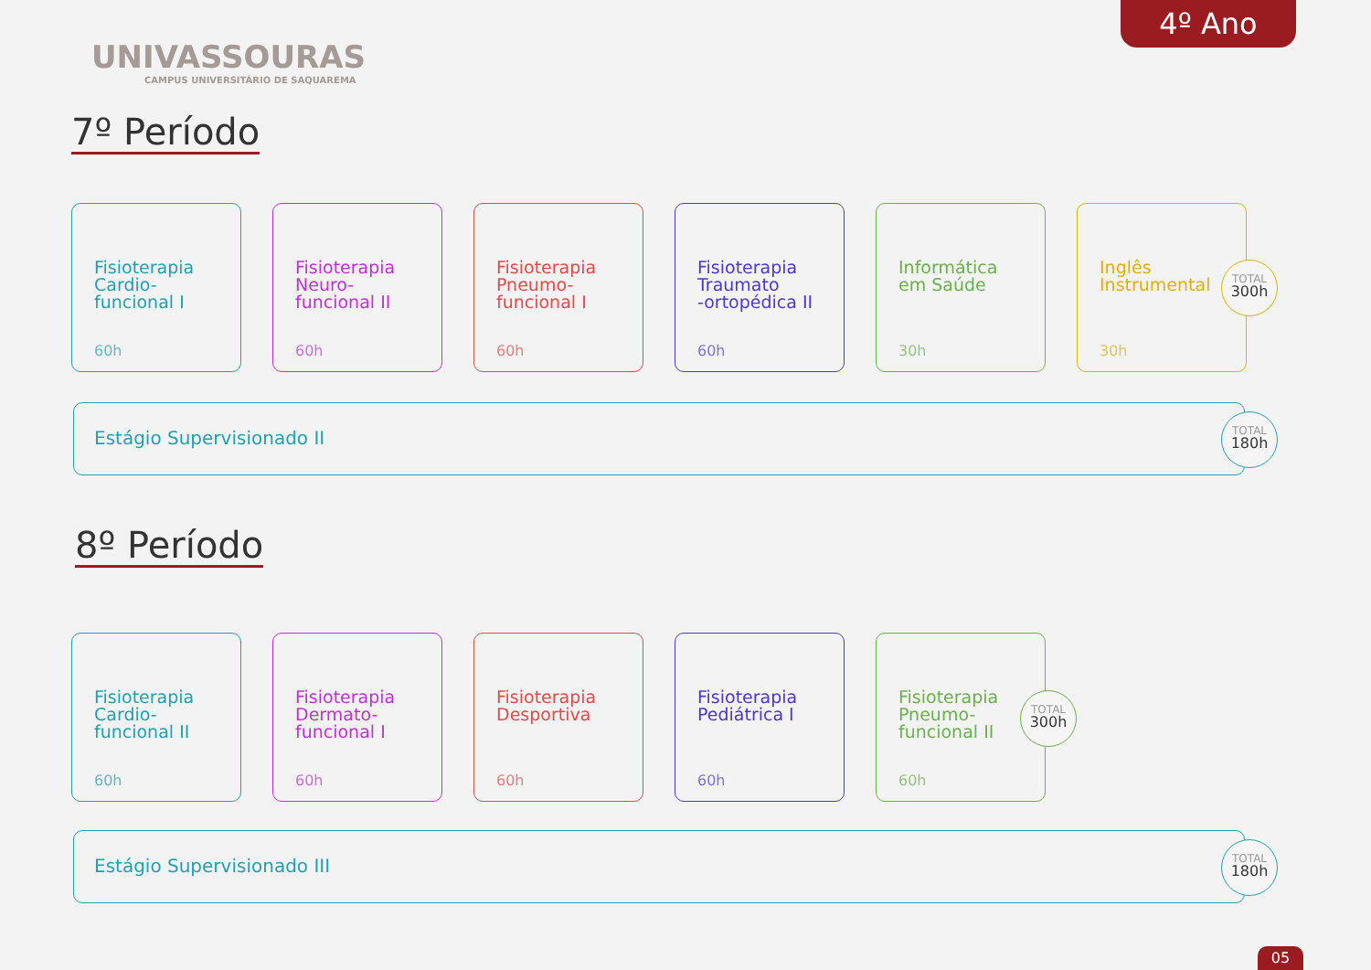UNIVASSOURAS
CAMPUS UNIVERSITÁRIO DE SAQUAREMA
4º Ano
7º Período
Fisioterapia
Cardio-
funcional I
60h
Fisioterapia
Neuro-
funcional II
60h
Fisioterapia
Pneumo-
funcional I
60h
Fisioterapia
Traumato
-ortopédica II
60h
Informática
em Saúde
30h
Inglês
Instrumental
30h
TOTAL
300h
Estágio Supervisionado II
TOTAL
180h
8º Período
Fisioterapia
Cardio-
funcional II
60h
Fisioterapia
Dermato-
funcional I
60h
Fisioterapia
Desportiva
60h
Fisioterapia
Pediátrica I
60h
Fisioterapia
Pneumo-
funcional II
60h
TOTAL
300h
Estágio Supervisionado III
TOTAL
180h
05